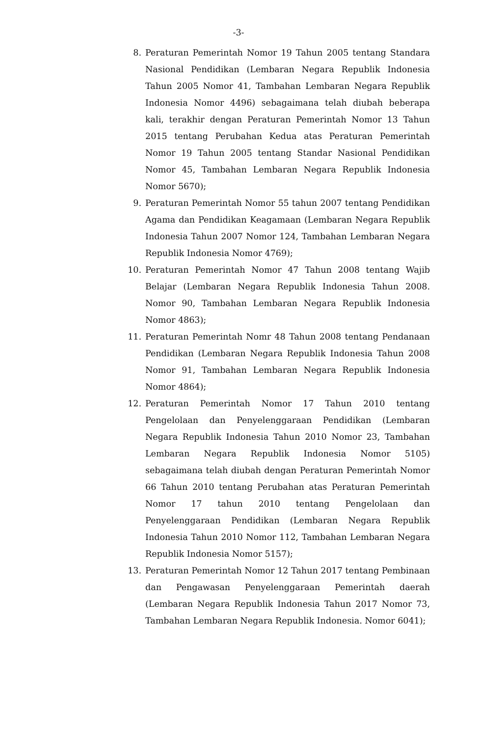-3-
8. Peraturan Pemerintah Nomor 19 Tahun 2005 tentang Standara Nasional Pendidikan (Lembaran Negara Republik Indonesia Tahun 2005 Nomor 41, Tambahan Lembaran Negara Republik Indonesia Nomor 4496) sebagaimana telah diubah beberapa kali, terakhir dengan Peraturan Pemerintah Nomor 13 Tahun 2015 tentang Perubahan Kedua atas Peraturan Pemerintah Nomor 19 Tahun 2005 tentang Standar Nasional Pendidikan Nomor 45, Tambahan Lembaran Negara Republik Indonesia Nomor 5670);
9. Peraturan Pemerintah Nomor 55 tahun 2007 tentang Pendidikan Agama dan Pendidikan Keagamaan (Lembaran Negara Republik Indonesia Tahun 2007 Nomor 124, Tambahan Lembaran Negara Republik Indonesia Nomor 4769);
10. Peraturan Pemerintah Nomor 47 Tahun 2008 tentang Wajib Belajar (Lembaran Negara Republik Indonesia Tahun 2008. Nomor 90, Tambahan Lembaran Negara Republik Indonesia Nomor 4863);
11. Peraturan Pemerintah Nomr 48 Tahun 2008 tentang Pendanaan Pendidikan (Lembaran Negara Republik Indonesia Tahun 2008 Nomor 91, Tambahan Lembaran Negara Republik Indonesia Nomor 4864);
12. Peraturan Pemerintah Nomor 17 Tahun 2010 tentang Pengelolaan dan Penyelenggaraan Pendidikan (Lembaran Negara Republik Indonesia Tahun 2010 Nomor 23, Tambahan Lembaran Negara Republik Indonesia Nomor 5105) sebagaimana telah diubah dengan Peraturan Pemerintah Nomor 66 Tahun 2010 tentang Perubahan atas Peraturan Pemerintah Nomor 17 tahun 2010 tentang Pengelolaan dan Penyelenggaraan Pendidikan (Lembaran Negara Republik Indonesia Tahun 2010 Nomor 112, Tambahan Lembaran Negara Republik Indonesia Nomor 5157);
13. Peraturan Pemerintah Nomor 12 Tahun 2017 tentang Pembinaan dan Pengawasan Penyelenggaraan Pemerintah daerah (Lembaran Negara Republik Indonesia Tahun 2017 Nomor 73, Tambahan Lembaran Negara Republik Indonesia. Nomor 6041);